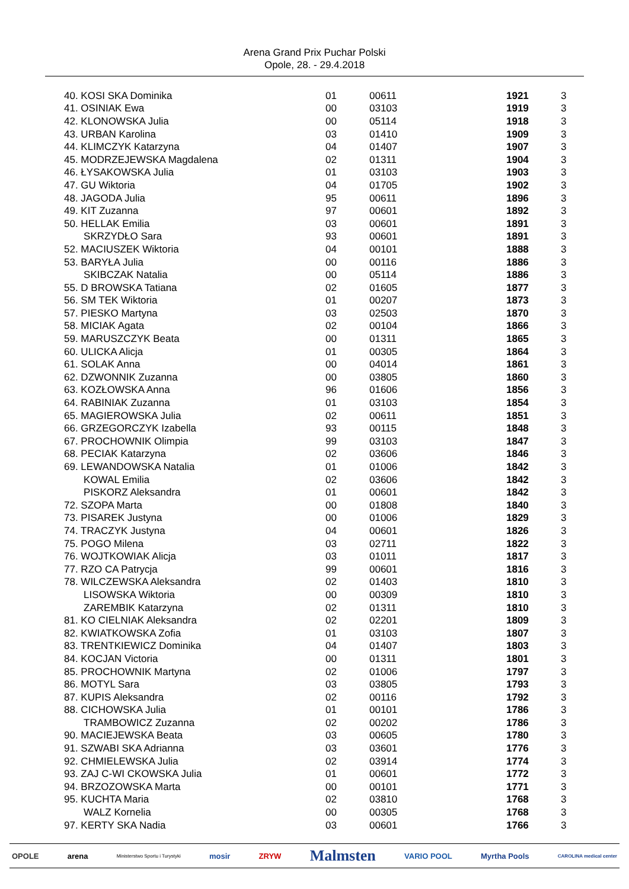Arena Grand Prix Puchar Polski
Opole, 28. - 29.4.2018
| 40. KOSI SKA Dominika | 01 | 00611 | 1921 | 3 |
| 41. OSINIAK Ewa | 00 | 03103 | 1919 | 3 |
| 42. KLONOWSKA Julia | 00 | 05114 | 1918 | 3 |
| 43. URBAN Karolina | 03 | 01410 | 1909 | 3 |
| 44. KLIMCZYK Katarzyna | 04 | 01407 | 1907 | 3 |
| 45. MODRZEJEWSKA Magdalena | 02 | 01311 | 1904 | 3 |
| 46. ŁYSAKOWSKA Julia | 01 | 03103 | 1903 | 3 |
| 47. GU Wiktoria | 04 | 01705 | 1902 | 3 |
| 48. JAGODA Julia | 95 | 00611 | 1896 | 3 |
| 49. KIT Zuzanna | 97 | 00601 | 1892 | 3 |
| 50. HELLAK Emilia | 03 | 00601 | 1891 | 3 |
| SKRZYDŁO Sara | 93 | 00601 | 1891 | 3 |
| 52. MACIUSZEK Wiktoria | 04 | 00101 | 1888 | 3 |
| 53. BARYŁA Julia | 00 | 00116 | 1886 | 3 |
| SKIBCZAK Natalia | 00 | 05114 | 1886 | 3 |
| 55. D BROWSKA Tatiana | 02 | 01605 | 1877 | 3 |
| 56. SM TEK Wiktoria | 01 | 00207 | 1873 | 3 |
| 57. PIESKO Martyna | 03 | 02503 | 1870 | 3 |
| 58. MICIAK Agata | 02 | 00104 | 1866 | 3 |
| 59. MARUSZCZYK Beata | 00 | 01311 | 1865 | 3 |
| 60. ULICKA Alicja | 01 | 00305 | 1864 | 3 |
| 61. SOLAK Anna | 00 | 04014 | 1861 | 3 |
| 62. DZWONNIK Zuzanna | 00 | 03805 | 1860 | 3 |
| 63. KOZŁOWSKA Anna | 96 | 01606 | 1856 | 3 |
| 64. RABINIAK Zuzanna | 01 | 03103 | 1854 | 3 |
| 65. MAGIEROWSKA Julia | 02 | 00611 | 1851 | 3 |
| 66. GRZEGORCZYK Izabella | 93 | 00115 | 1848 | 3 |
| 67. PROCHOWNIK Olimpia | 99 | 03103 | 1847 | 3 |
| 68. PECIAK Katarzyna | 02 | 03606 | 1846 | 3 |
| 69. LEWANDOWSKA Natalia | 01 | 01006 | 1842 | 3 |
| KOWAL Emilia | 02 | 03606 | 1842 | 3 |
| PISKORZ Aleksandra | 01 | 00601 | 1842 | 3 |
| 72. SZOPA Marta | 00 | 01808 | 1840 | 3 |
| 73. PISAREK Justyna | 00 | 01006 | 1829 | 3 |
| 74. TRACZYK Justyna | 04 | 00601 | 1826 | 3 |
| 75. POGO Milena | 03 | 02711 | 1822 | 3 |
| 76. WOJTKOWIAK Alicja | 03 | 01011 | 1817 | 3 |
| 77. RZO CA Patrycja | 99 | 00601 | 1816 | 3 |
| 78. WILCZEWSKA Aleksandra | 02 | 01403 | 1810 | 3 |
| LISOWSKA Wiktoria | 00 | 00309 | 1810 | 3 |
| ZAREMBIK Katarzyna | 02 | 01311 | 1810 | 3 |
| 81. KO CIELNIAK Aleksandra | 02 | 02201 | 1809 | 3 |
| 82. KWIATKOWSKA Zofia | 01 | 03103 | 1807 | 3 |
| 83. TRENTKIEWICZ Dominika | 04 | 01407 | 1803 | 3 |
| 84. KOCJAN Victoria | 00 | 01311 | 1801 | 3 |
| 85. PROCHOWNIK Martyna | 02 | 01006 | 1797 | 3 |
| 86. MOTYL Sara | 03 | 03805 | 1793 | 3 |
| 87. KUPIS Aleksandra | 02 | 00116 | 1792 | 3 |
| 88. CICHOWSKA Julia | 01 | 00101 | 1786 | 3 |
| TRAMBOWICZ Zuzanna | 02 | 00202 | 1786 | 3 |
| 90. MACIEJEWSKA Beata | 03 | 00605 | 1780 | 3 |
| 91. SZWABI SKA Adrianna | 03 | 03601 | 1776 | 3 |
| 92. CHMIELEWSKA Julia | 02 | 03914 | 1774 | 3 |
| 93. ZAJ C-WI CKOWSKA Julia | 01 | 00601 | 1772 | 3 |
| 94. BRZOZOWSKA Marta | 00 | 00101 | 1771 | 3 |
| 95. KUCHTA Maria | 02 | 03810 | 1768 | 3 |
| WALZ Kornelia | 00 | 00305 | 1768 | 3 |
| 97. KERTY SKA Nadia | 03 | 00601 | 1766 | 3 |
OPOLE arena Ministerstwo Sportu i Turystyki mosir ZRYW Malmsten VARIO POOL Myrtha Pools CAROLINA medical center